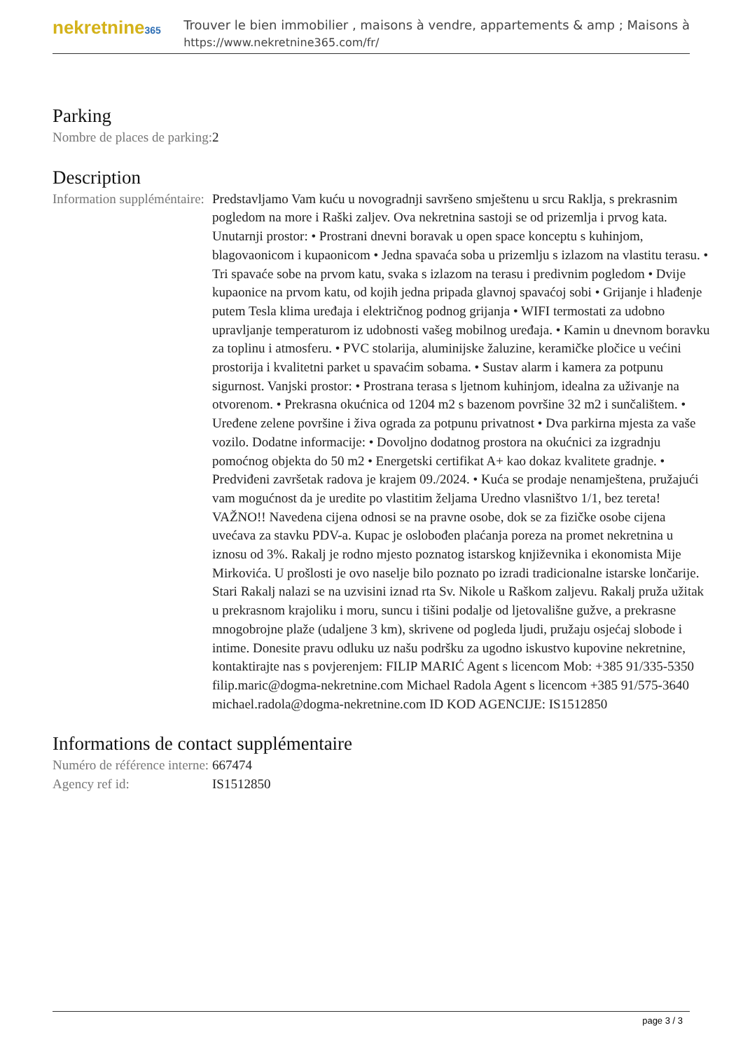nekretnine365
Trouver le bien immobilier , maisons à vendre, appartements & amp ; Maisons à
https://www.nekretnine365.com/fr/
Parking
| Nombre de places de parking: | 2 |
Description
| Information suppléméntaire: | Predstavljamo Vam kuću u novogradnji savršeno smještenu u srcu Raklja, s prekrasnim pogledom na more i Raški zaljev. Ova nekretnina sastoji se od prizemlja i prvog kata. Unutarnji prostor: • Prostrani dnevni boravak u open space konceptu s kuhinjom, blagovaonicom i kupaonicom • Jedna spavaća soba u prizemlju s izlazom na vlastitu terasu. • Tri spavaće sobe na prvom katu, svaka s izlazom na terasu i predivnim pogledom • Dvije kupaonice na prvom katu, od kojih jedna pripada glavnoj spavaćoj sobi • Grijanje i hlađenje putem Tesla klima uređaja i električnog podnog grijanja • WIFI termostati za udobno upravljanje temperaturom iz udobnosti vašeg mobilnog uređaja. • Kamin u dnevnom boravku za toplinu i atmosferu. • PVC stolarija, aluminijske žaluzine, keramičke pločice u većini prostorija i kvalitetni parket u spavaćim sobama. • Sustav alarm i kamera za potpunu sigurnost. Vanjski prostor: • Prostrana terasa s ljetnom kuhinjom, idealna za uživanje na otvorenom. • Prekrasna okućnica od 1204 m2 s bazenom površine 32 m2 i sunčalištem. • Uređene zelene površine i živa ograda za potpunu privatnost • Dva parkirna mjesta za vaše vozilo. Dodatne informacije: • Dovoljno dodatnog prostora na okućnici za izgradnju pomoćnog objekta do 50 m2 • Energetski certifikat A+ kao dokaz kvalitete gradnje. • Predviđeni završetak radova je krajem 09./2024. • Kuća se prodaje nenamještena, pružajući vam mogućnost da je uredite po vlastitim željama Uredno vlasništvo 1/1, bez tereta! VAŽNO!! Navedena cijena odnosi se na pravne osobe, dok se za fizičke osobe cijena uvećava za stavku PDV-a. Kupac je oslobođen plaćanja poreza na promet nekretnina u iznosu od 3%. Rakalj je rodno mjesto poznatog istarskog književnika i ekonomista Mije Mirkovića. U prošlosti je ovo naselje bilo poznato po izradi tradicionalne istarske lončarije. Stari Rakalj nalazi se na uzvisini iznad rta Sv. Nikole u Raškom zaljevu. Rakalj pruža užitak u prekrasnom krajoliku i moru, suncu i tišini podalje od ljetovališne gužve, a prekrasne mnogobrojne plaže (udaljene 3 km), skrivene od pogleda ljudi, pružaju osjećaj slobode i intime. Donesite pravu odluku uz našu podršku za ugodno iskustvo kupovine nekretnine, kontaktirajte nas s povjerenjem: FILIP MARIĆ Agent s licencom Mob: +385 91/335-5350 filip.maric@dogma-nekretnine.com Michael Radola Agent s licencom +385 91/575-3640 michael.radola@dogma-nekretnine.com ID KOD AGENCIJE: IS1512850 |
Informations de contact supplémentaire
| Numéro de référence interne: | 667474 |
| Agency ref id: | IS1512850 |
page 3 / 3